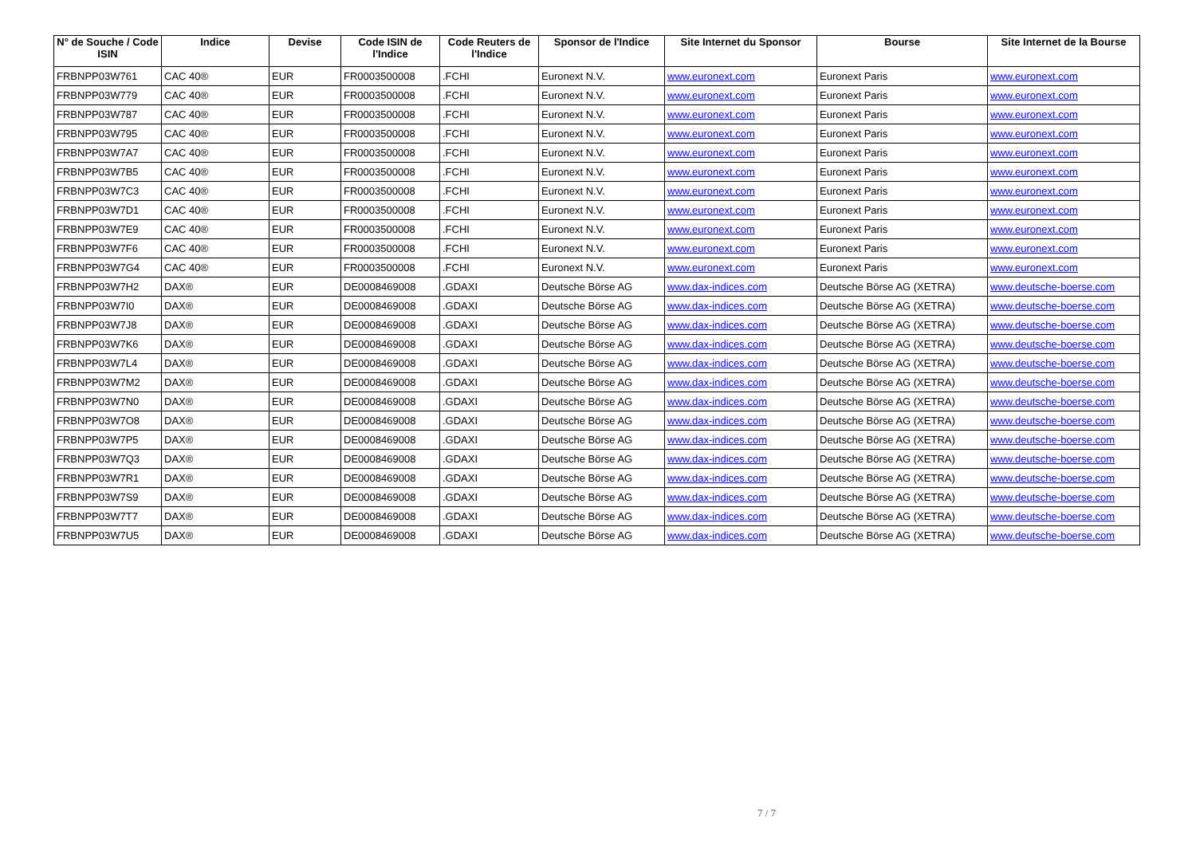| N° de Souche / Code ISIN | Indice | Devise | Code ISIN de l'Indice | Code Reuters de l'Indice | Sponsor de l'Indice | Site Internet du Sponsor | Bourse | Site Internet de la Bourse |
| --- | --- | --- | --- | --- | --- | --- | --- | --- |
| FRBNPP03W761 | CAC 40® | EUR | FR0003500008 | .FCHI | Euronext N.V. | www.euronext.com | Euronext Paris | www.euronext.com |
| FRBNPP03W779 | CAC 40® | EUR | FR0003500008 | .FCHI | Euronext N.V. | www.euronext.com | Euronext Paris | www.euronext.com |
| FRBNPP03W787 | CAC 40® | EUR | FR0003500008 | .FCHI | Euronext N.V. | www.euronext.com | Euronext Paris | www.euronext.com |
| FRBNPP03W795 | CAC 40® | EUR | FR0003500008 | .FCHI | Euronext N.V. | www.euronext.com | Euronext Paris | www.euronext.com |
| FRBNPP03W7A7 | CAC 40® | EUR | FR0003500008 | .FCHI | Euronext N.V. | www.euronext.com | Euronext Paris | www.euronext.com |
| FRBNPP03W7B5 | CAC 40® | EUR | FR0003500008 | .FCHI | Euronext N.V. | www.euronext.com | Euronext Paris | www.euronext.com |
| FRBNPP03W7C3 | CAC 40® | EUR | FR0003500008 | .FCHI | Euronext N.V. | www.euronext.com | Euronext Paris | www.euronext.com |
| FRBNPP03W7D1 | CAC 40® | EUR | FR0003500008 | .FCHI | Euronext N.V. | www.euronext.com | Euronext Paris | www.euronext.com |
| FRBNPP03W7E9 | CAC 40® | EUR | FR0003500008 | .FCHI | Euronext N.V. | www.euronext.com | Euronext Paris | www.euronext.com |
| FRBNPP03W7F6 | CAC 40® | EUR | FR0003500008 | .FCHI | Euronext N.V. | www.euronext.com | Euronext Paris | www.euronext.com |
| FRBNPP03W7G4 | CAC 40® | EUR | FR0003500008 | .FCHI | Euronext N.V. | www.euronext.com | Euronext Paris | www.euronext.com |
| FRBNPP03W7H2 | DAX® | EUR | DE0008469008 | .GDAXI | Deutsche Börse AG | www.dax-indices.com | Deutsche Börse AG (XETRA) | www.deutsche-boerse.com |
| FRBNPP03W7I0 | DAX® | EUR | DE0008469008 | .GDAXI | Deutsche Börse AG | www.dax-indices.com | Deutsche Börse AG (XETRA) | www.deutsche-boerse.com |
| FRBNPP03W7J8 | DAX® | EUR | DE0008469008 | .GDAXI | Deutsche Börse AG | www.dax-indices.com | Deutsche Börse AG (XETRA) | www.deutsche-boerse.com |
| FRBNPP03W7K6 | DAX® | EUR | DE0008469008 | .GDAXI | Deutsche Börse AG | www.dax-indices.com | Deutsche Börse AG (XETRA) | www.deutsche-boerse.com |
| FRBNPP03W7L4 | DAX® | EUR | DE0008469008 | .GDAXI | Deutsche Börse AG | www.dax-indices.com | Deutsche Börse AG (XETRA) | www.deutsche-boerse.com |
| FRBNPP03W7M2 | DAX® | EUR | DE0008469008 | .GDAXI | Deutsche Börse AG | www.dax-indices.com | Deutsche Börse AG (XETRA) | www.deutsche-boerse.com |
| FRBNPP03W7N0 | DAX® | EUR | DE0008469008 | .GDAXI | Deutsche Börse AG | www.dax-indices.com | Deutsche Börse AG (XETRA) | www.deutsche-boerse.com |
| FRBNPP03W7O8 | DAX® | EUR | DE0008469008 | .GDAXI | Deutsche Börse AG | www.dax-indices.com | Deutsche Börse AG (XETRA) | www.deutsche-boerse.com |
| FRBNPP03W7P5 | DAX® | EUR | DE0008469008 | .GDAXI | Deutsche Börse AG | www.dax-indices.com | Deutsche Börse AG (XETRA) | www.deutsche-boerse.com |
| FRBNPP03W7Q3 | DAX® | EUR | DE0008469008 | .GDAXI | Deutsche Börse AG | www.dax-indices.com | Deutsche Börse AG (XETRA) | www.deutsche-boerse.com |
| FRBNPP03W7R1 | DAX® | EUR | DE0008469008 | .GDAXI | Deutsche Börse AG | www.dax-indices.com | Deutsche Börse AG (XETRA) | www.deutsche-boerse.com |
| FRBNPP03W7S9 | DAX® | EUR | DE0008469008 | .GDAXI | Deutsche Börse AG | www.dax-indices.com | Deutsche Börse AG (XETRA) | www.deutsche-boerse.com |
| FRBNPP03W7T7 | DAX® | EUR | DE0008469008 | .GDAXI | Deutsche Börse AG | www.dax-indices.com | Deutsche Börse AG (XETRA) | www.deutsche-boerse.com |
| FRBNPP03W7U5 | DAX® | EUR | DE0008469008 | .GDAXI | Deutsche Börse AG | www.dax-indices.com | Deutsche Börse AG (XETRA) | www.deutsche-boerse.com |
7 / 7